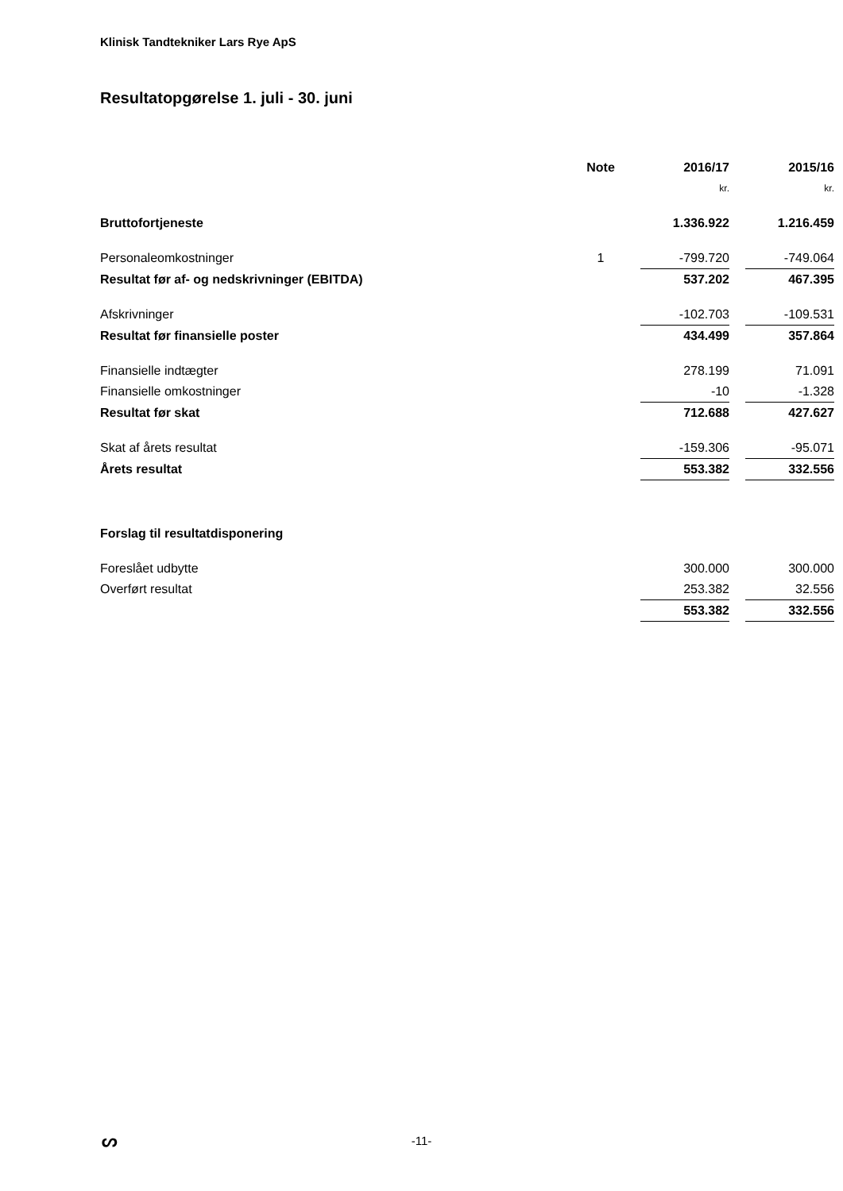Klinisk Tandtekniker Lars Rye ApS
Resultatopgørelse 1. juli - 30. juni
| | Note | 2016/17 | | 2015/16 |
| | | kr. | | kr. |
| Bruttofortjeneste | | 1.336.922 | | 1.216.459 |
| Personaleomkostninger | 1 | -799.720 | | -749.064 |
| Resultat før af- og nedskrivninger (EBITDA) | | 537.202 | | 467.395 |
| Afskrivninger | | -102.703 | | -109.531 |
| Resultat før finansielle poster | | 434.499 | | 357.864 |
| Finansielle indtægter | | 278.199 | | 71.091 |
| Finansielle omkostninger | | -10 | | -1.328 |
| Resultat før skat | | 712.688 | | 427.627 |
| Skat af årets resultat | | -159.306 | | -95.071 |
| Årets resultat | | 553.382 | | 332.556 |
| Forslag til resultatdisponering | | | | |
| Foreslået udbytte | | 300.000 | | 300.000 |
| Overført resultat | | 253.382 | | 32.556 |
| | | 553.382 | | 332.556 |
ᔕ
-11-